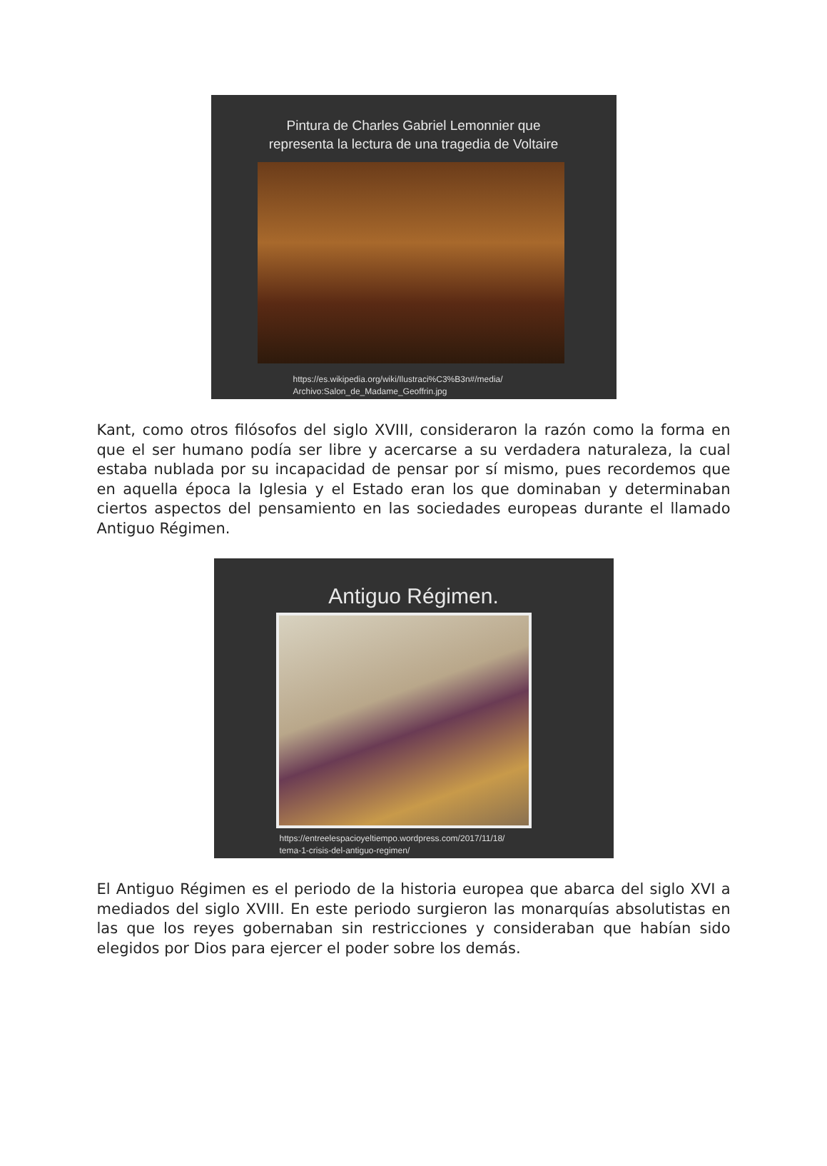Pintura de Charles Gabriel Lemonnier que
representa la lectura de una tragedia de Voltaire
https://es.wikipedia.org/wiki/Ilustraci%C3%B3n#/media/
Archivo:Salon_de_Madame_Geoffrin.jpg
Kant, como otros filósofos del siglo XVIII, consideraron la razón como la forma en que el ser humano podía ser libre y acercarse a su verdadera naturaleza, la cual estaba nublada por su incapacidad de pensar por sí mismo, pues recordemos que en aquella época la Iglesia y el Estado eran los que dominaban y determinaban ciertos aspectos del pensamiento en las sociedades europeas durante el llamado Antiguo Régimen.
Antiguo Régimen.
https://entreelespacioyeltiempo.wordpress.com/2017/11/18/
tema-1-crisis-del-antiguo-regimen/
El Antiguo Régimen es el periodo de la historia europea que abarca del siglo XVI a mediados del siglo XVIII. En este periodo surgieron las monarquías absolutistas en las que los reyes gobernaban sin restricciones y consideraban que habían sido elegidos por Dios para ejercer el poder sobre los demás.